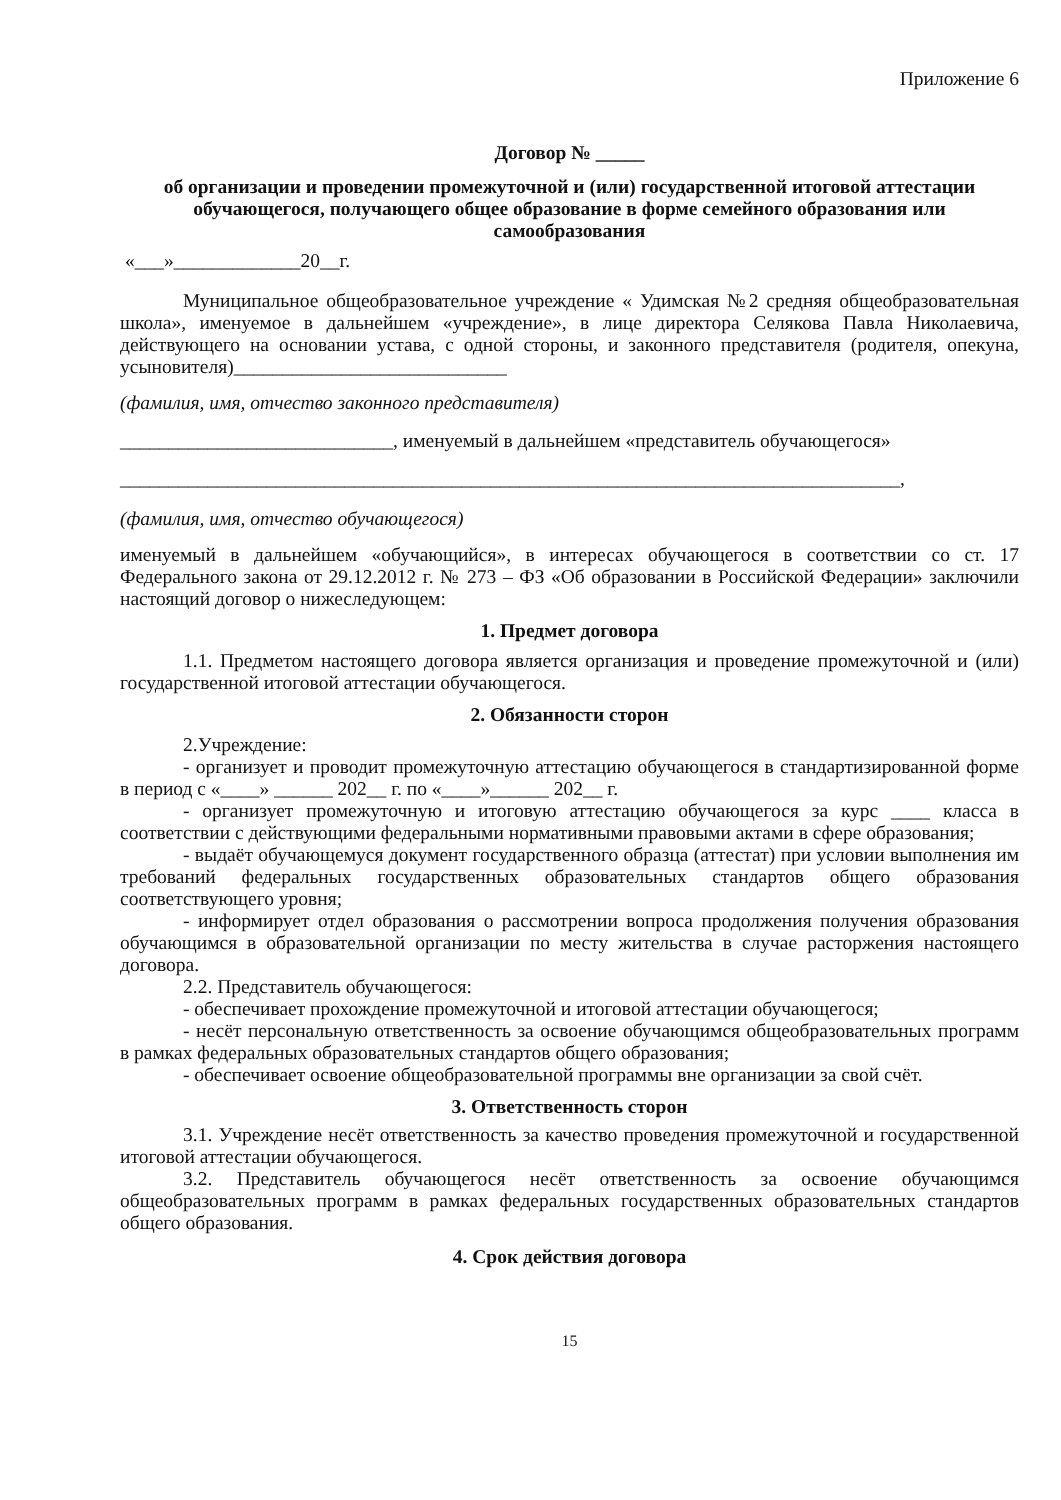Приложение 6
Договор № _____
об организации и проведении промежуточной и (или) государственной итоговой аттестации обучающегося, получающего общее образование в форме семейного образования или самообразования
«___»_____________20__г.
Муниципальное общеобразовательное учреждение « Удимская №2 средняя общеобразовательная школа», именуемое в дальнейшем «учреждение», в лице директора Селякова Павла Николаевича, действующего на основании устава, с одной стороны, и законного представителя (родителя, опекуна, усыновителя)____________________________
(фамилия, имя, отчество законного представителя)
____________________________, именуемый в дальнейшем «представитель обучающегося»
________________________________________________________________________________,
(фамилия, имя, отчество обучающегося)
именуемый в дальнейшем «обучающийся», в интересах обучающегося в соответствии со ст. 17 Федерального закона от 29.12.2012 г. № 273 – ФЗ «Об образовании в Российской Федерации» заключили настоящий договор о нижеследующем:
1. Предмет договора
1.1. Предметом настоящего договора является организация и проведение промежуточной и (или) государственной итоговой аттестации обучающегося.
2. Обязанности сторон
2.Учреждение:
- организует и проводит промежуточную аттестацию обучающегося в стандартизированной форме в период с «____» ______ 202__ г. по «____»______ 202__ г.
- организует промежуточную и итоговую аттестацию обучающегося за курс ____ класса в соответствии с действующими федеральными нормативными правовыми актами в сфере образования;
- выдаёт обучающемуся документ государственного образца (аттестат) при условии выполнения им требований федеральных государственных образовательных стандартов общего образования соответствующего уровня;
- информирует отдел образования о рассмотрении вопроса продолжения получения образования обучающимся в образовательной организации по месту жительства в случае расторжения настоящего договора.
2.2. Представитель обучающегося:
- обеспечивает прохождение промежуточной и итоговой аттестации обучающегося;
- несёт персональную ответственность за освоение обучающимся общеобразовательных программ в рамках федеральных образовательных стандартов общего образования;
- обеспечивает освоение общеобразовательной программы вне организации за свой счёт.
3. Ответственность сторон
3.1. Учреждение несёт ответственность за качество проведения промежуточной и государственной итоговой аттестации обучающегося.
3.2. Представитель обучающегося несёт ответственность за освоение обучающимся общеобразовательных программ в рамках федеральных государственных образовательных стандартов общего образования.
4. Срок действия договора
15